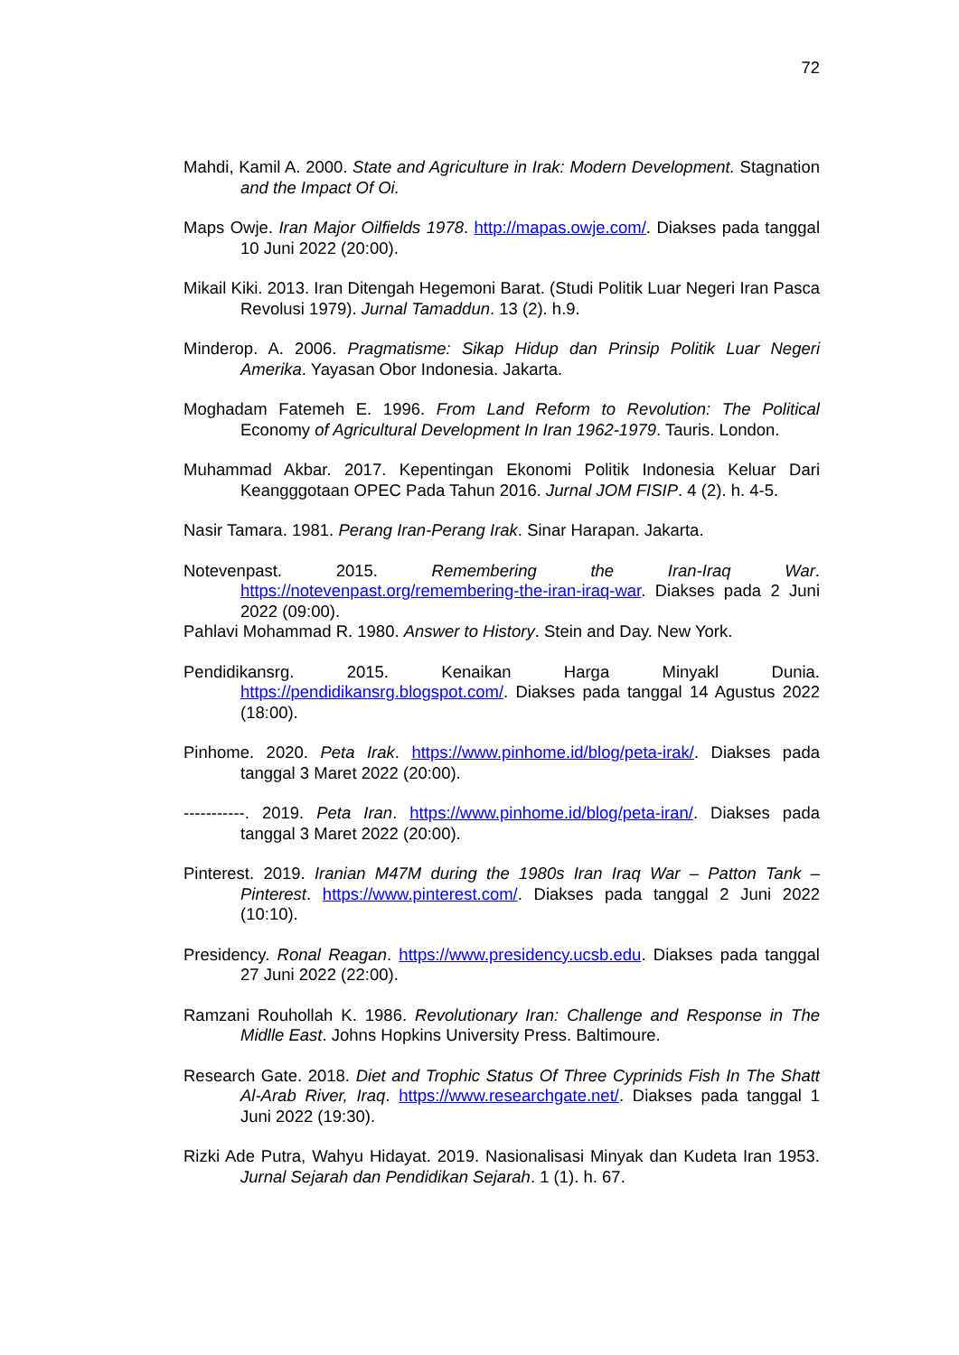72
Mahdi, Kamil A. 2000. State and Agriculture in Irak: Modern Development. Stagnation and the Impact Of Oi.
Maps Owje. Iran Major Oilfields 1978. http://mapas.owje.com/. Diakses pada tanggal 10 Juni 2022 (20:00).
Mikail Kiki. 2013. Iran Ditengah Hegemoni Barat. (Studi Politik Luar Negeri Iran Pasca Revolusi 1979). Jurnal Tamaddun. 13 (2). h.9.
Minderop. A. 2006. Pragmatisme: Sikap Hidup dan Prinsip Politik Luar Negeri Amerika. Yayasan Obor Indonesia. Jakarta.
Moghadam Fatemeh E. 1996. From Land Reform to Revolution: The Political Economy of Agricultural Development In Iran 1962-1979. Tauris. London.
Muhammad Akbar. 2017. Kepentingan Ekonomi Politik Indonesia Keluar Dari Keangggotaan OPEC Pada Tahun 2016. Jurnal JOM FISIP. 4 (2). h. 4-5.
Nasir Tamara. 1981. Perang Iran-Perang Irak. Sinar Harapan. Jakarta.
Notevenpast. 2015. Remembering the Iran-Iraq War. https://notevenpast.org/remembering-the-iran-iraq-war. Diakses pada 2 Juni 2022 (09:00).
Pahlavi Mohammad R. 1980. Answer to History. Stein and Day. New York.
Pendidikansrg. 2015. Kenaikan Harga Minyakl Dunia. https://pendidikansrg.blogspot.com/. Diakses pada tanggal 14 Agustus 2022 (18:00).
Pinhome. 2020. Peta Irak. https://www.pinhome.id/blog/peta-irak/. Diakses pada tanggal 3 Maret 2022 (20:00).
-----------. 2019. Peta Iran. https://www.pinhome.id/blog/peta-iran/. Diakses pada tanggal 3 Maret 2022 (20:00).
Pinterest. 2019. Iranian M47M during the 1980s Iran Iraq War – Patton Tank – Pinterest. https://www.pinterest.com/. Diakses pada tanggal 2 Juni 2022 (10:10).
Presidency. Ronal Reagan. https://www.presidency.ucsb.edu. Diakses pada tanggal 27 Juni 2022 (22:00).
Ramzani Rouhollah K. 1986. Revolutionary Iran: Challenge and Response in The Midlle East. Johns Hopkins University Press. Baltimoure.
Research Gate. 2018. Diet and Trophic Status Of Three Cyprinids Fish In The Shatt Al-Arab River, Iraq. https://www.researchgate.net/. Diakses pada tanggal 1 Juni 2022 (19:30).
Rizki Ade Putra, Wahyu Hidayat. 2019. Nasionalisasi Minyak dan Kudeta Iran 1953. Jurnal Sejarah dan Pendidikan Sejarah. 1 (1). h. 67.